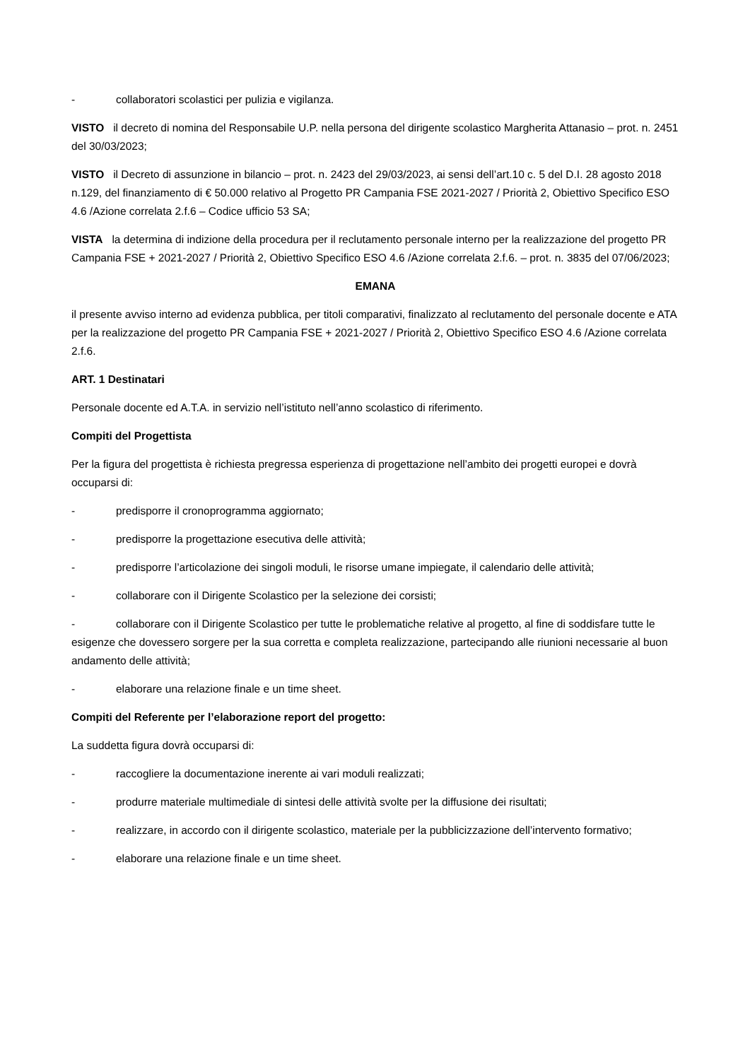- collaboratori scolastici per pulizia e vigilanza.
VISTO il decreto di nomina del Responsabile U.P. nella persona del dirigente scolastico Margherita Attanasio – prot. n. 2451 del 30/03/2023;
VISTO il Decreto di assunzione in bilancio – prot. n. 2423 del 29/03/2023, ai sensi dell’art.10 c. 5 del D.I. 28 agosto 2018 n.129, del finanziamento di € 50.000 relativo al Progetto PR Campania FSE 2021-2027 / Priorità 2, Obiettivo Specifico ESO 4.6 /Azione correlata 2.f.6 – Codice ufficio 53 SA;
VISTA la determina di indizione della procedura per il reclutamento personale interno per la realizzazione del progetto PR Campania FSE + 2021-2027 / Priorità 2, Obiettivo Specifico ESO 4.6 /Azione correlata 2.f.6. – prot. n. 3835 del 07/06/2023;
EMANA
il presente avviso interno ad evidenza pubblica, per titoli comparativi, finalizzato al reclutamento del personale docente e ATA per la realizzazione del progetto PR Campania FSE + 2021-2027 / Priorità 2, Obiettivo Specifico ESO 4.6 /Azione correlata 2.f.6.
ART. 1 Destinatari
Personale docente ed A.T.A. in servizio nell’istituto nell’anno scolastico di riferimento.
Compiti del Progettista
Per la figura del progettista è richiesta pregressa esperienza di progettazione nell’ambito dei progetti europei e dovrà occuparsi di:
- predisporre il cronoprogramma aggiornato;
- predisporre la progettazione esecutiva delle attività;
- predisporre l’articolazione dei singoli moduli, le risorse umane impiegate, il calendario delle attività;
- collaborare con il Dirigente Scolastico per la selezione dei corsisti;
- collaborare con il Dirigente Scolastico per tutte le problematiche relative al progetto, al fine di soddisfare tutte le esigenze che dovessero sorgere per la sua corretta e completa realizzazione, partecipando alle riunioni necessarie al buon andamento delle attività;
- elaborare una relazione finale e un time sheet.
Compiti del Referente per l’elaborazione report del progetto:
La suddetta figura dovrà occuparsi di:
- raccogliere la documentazione inerente ai vari moduli realizzati;
- produrre materiale multimediale di sintesi delle attività svolte per la diffusione dei risultati;
- realizzare, in accordo con il dirigente scolastico, materiale per la pubblicizzazione dell’intervento formativo;
- elaborare una relazione finale e un time sheet.